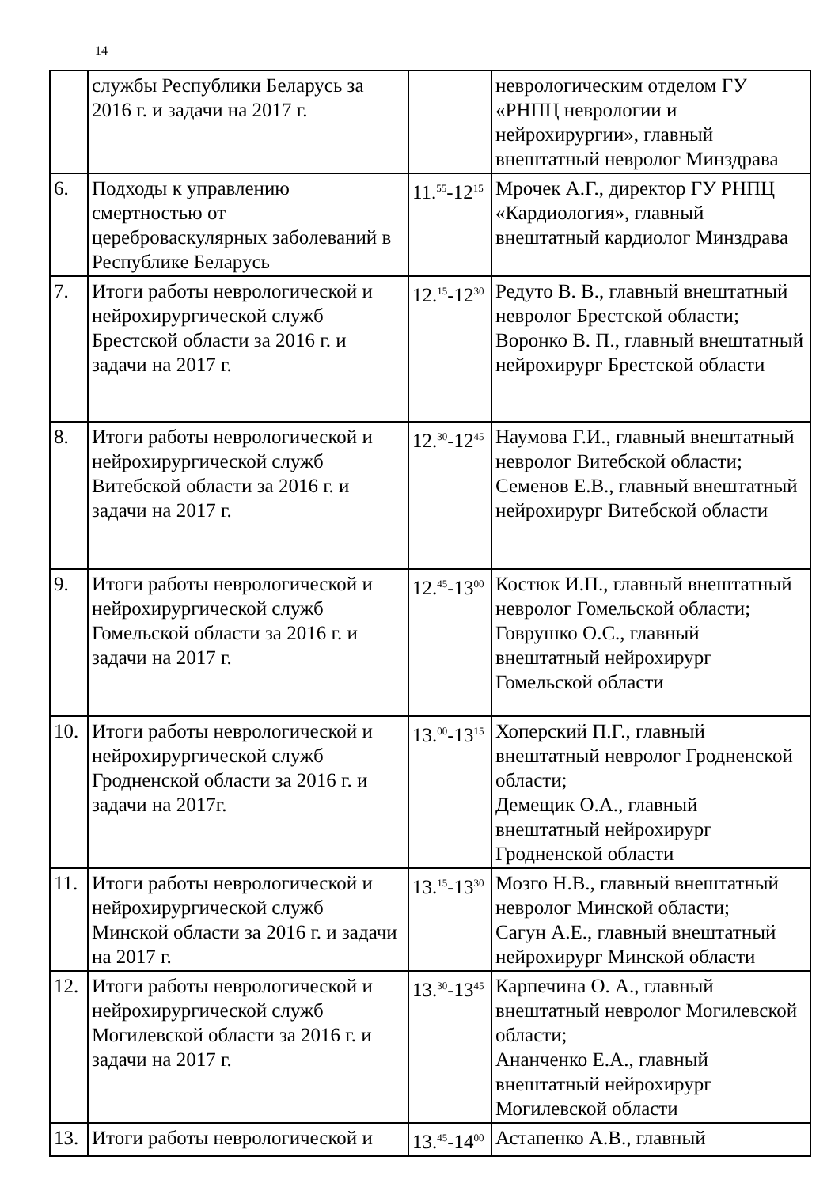14
| | службы Республики Беларусь за 2016 г. и задачи на 2017 г. | | неврологическим отделом ГУ «РНПЦ неврологии и нейрохирургии», главный внештатный невролог Минздрава |
| 6. | Подходы к управлению смертностью от цереброваскулярных заболеваний в Республике Беларусь | 11.<sup>55</sup>-12<sup>15</sup> | Мрочек А.Г., директор ГУ РНПЦ «Кардиология», главный внештатный кардиолог Минздрава |
| 7. | Итоги работы неврологической и нейрохирургической служб Брестской области за 2016 г. и задачи на 2017 г. | 12.<sup>15</sup>-12<sup>30</sup> | Редуто В. В., главный внештатный невролог Брестской области; Воронко В. П., главный внештатный нейрохирург Брестской области |
| 8. | Итоги работы неврологической и нейрохирургической служб Витебской области за 2016 г. и задачи на 2017 г. | 12.<sup>30</sup>-12<sup>45</sup> | Наумова Г.И., главный внештатный невролог Витебской области; Семенов Е.В., главный внештатный нейрохирург Витебской области |
| 9. | Итоги работы неврологической и нейрохирургической служб Гомельской области за 2016 г. и задачи на 2017 г. | 12.<sup>45</sup>-13<sup>00</sup> | Костюк И.П., главный внештатный невролог Гомельской области; Говрушко О.С., главный внештатный нейрохирург Гомельской области |
| 10. | Итоги работы неврологической и нейрохирургической служб Гродненской области за 2016 г. и задачи на 2017г. | 13.<sup>00</sup>-13<sup>15</sup> | Хоперский П.Г., главный внештатный невролог Гродненской области; Демещик О.А., главный внештатный нейрохирург Гродненской области |
| 11. | Итоги работы неврологической и нейрохирургической служб Минской области за 2016 г. и задачи на 2017 г. | 13.<sup>15</sup>-13<sup>30</sup> | Мозго Н.В., главный внештатный невролог Минской области; Сагун А.Е., главный внештатный нейрохирург Минской области |
| 12. | Итоги работы неврологической и нейрохирургической служб Могилевской области за 2016 г. и задачи на 2017 г. | 13.<sup>30</sup>-13<sup>45</sup> | Карпечина О. А., главный внештатный невролог Могилевской области; Ананченко Е.А., главный внештатный нейрохирург Могилевской области |
| 13. | Итоги работы неврологической и | 13.<sup>45</sup>-14<sup>00</sup> | Астапенко А.В., главный |